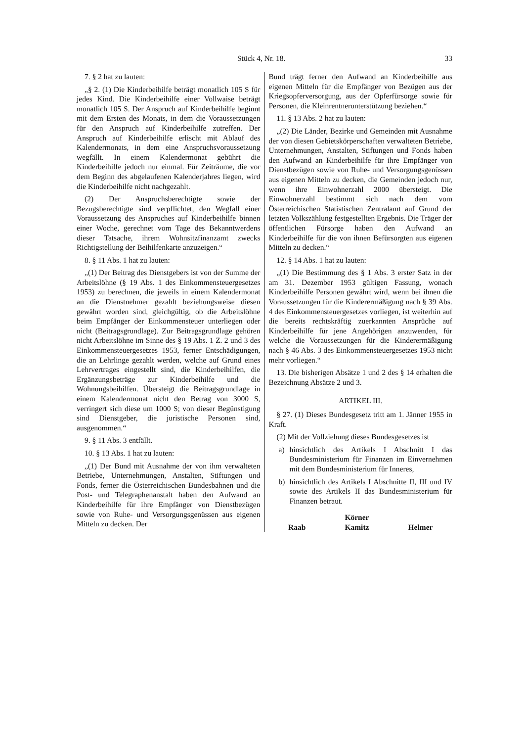Stück 4, Nr. 18. 33
7. § 2 hat zu lauten:
„§ 2. (1) Die Kinderbeihilfe beträgt monatlich 105 S für jedes Kind. Die Kinderbeihilfe einer Vollwaise beträgt monatlich 105 S. Der Anspruch auf Kinderbeihilfe beginnt mit dem Ersten des Monats, in dem die Voraussetzungen für den Anspruch auf Kinderbeihilfe zutreffen. Der Anspruch auf Kinderbeihilfe erlischt mit Ablauf des Kalendermonats, in dem eine Anspruchsvoraussetzung wegfällt. In einem Kalendermonat gebührt die Kinderbeihilfe jedoch nur einmal. Für Zeiträume, die vor dem Beginn des abgelaufenen Kalenderjahres liegen, wird die Kinderbeihilfe nicht nachgezahlt.
(2) Der Anspruchsberechtigte sowie der Bezugsberechtigte sind verpflichtet, den Wegfall einer Voraussetzung des Anspruches auf Kinderbeihilfe binnen einer Woche, gerechnet vom Tage des Bekanntwerdens dieser Tatsache, ihrem Wohnsitzfinanzamt zwecks Richtigstellung der Beihilfenkarte anzuzeigen.“
8. § 11 Abs. 1 hat zu lauten:
„(1) Der Beitrag des Dienstgebers ist von der Summe der Arbeitslöhne (§ 19 Abs. 1 des Einkommensteuergesetzes 1953) zu berechnen, die jeweils in einem Kalendermonat an die Dienstnehmer gezahlt beziehungsweise diesen gewährt worden sind, gleichgültig, ob die Arbeitslöhne beim Empfänger der Einkommensteuer unterliegen oder nicht (Beitragsgrundlage). Zur Beitragsgrundlage gehören nicht Arbeitslöhne im Sinne des § 19 Abs. 1 Z. 2 und 3 des Einkommensteuergesetzes 1953, ferner Entschädigungen, die an Lehrlinge gezahlt werden, welche auf Grund eines Lehrvertrages eingestellt sind, die Kinderbeihilfen, die Ergänzungsbeträge zur Kinderbeihilfe und die Wohnungsbeihilfen. Übersteigt die Beitragsgrundlage in einem Kalendermonat nicht den Betrag von 3000 S, verringert sich diese um 1000 S; von dieser Begünstigung sind Dienstgeber, die juristische Personen sind, ausgenommen.“
9. § 11 Abs. 3 entfällt.
10. § 13 Abs. 1 hat zu lauten:
„(1) Der Bund mit Ausnahme der von ihm verwalteten Betriebe, Unternehmungen, Anstalten, Stiftungen und Fonds, ferner die Österreichischen Bundesbahnen und die Post- und Telegraphenanstalt haben den Aufwand an Kinderbeihilfe für ihre Empfänger von Dienstbezügen sowie von Ruhe- und Versorgungsgenüssen aus eigenen Mitteln zu decken. Der
Bund trägt ferner den Aufwand an Kinderbeihilfe aus eigenen Mitteln für die Empfänger von Bezügen aus der Kriegsopferversorgung, aus der Opferfürsorge sowie für Personen, die Kleinrentnerunterstützung beziehen.“
11. § 13 Abs. 2 hat zu lauten:
„(2) Die Länder, Bezirke und Gemeinden mit Ausnahme der von diesen Gebietskörperschaften verwalteten Betriebe, Unternehmungen, Anstalten, Stiftungen und Fonds haben den Aufwand an Kinderbeihilfe für ihre Empfänger von Dienstbezügen sowie von Ruhe- und Versorgungsgenüssen aus eigenen Mitteln zu decken, die Gemeinden jedoch nur, wenn ihre Einwohnerzahl 2000 übersteigt. Die Einwohnerzahl bestimmt sich nach dem vom Österreichischen Statistischen Zentralamt auf Grund der letzten Volkszählung festgestellten Ergebnis. Die Träger der öffentlichen Fürsorge haben den Aufwand an Kinderbeihilfe für die von ihnen Befürsorgten aus eigenen Mitteln zu decken.“
12. § 14 Abs. 1 hat zu lauten:
„(1) Die Bestimmung des § 1 Abs. 3 erster Satz in der am 31. Dezember 1953 gültigen Fassung, wonach Kinderbeihilfe Personen gewährt wird, wenn bei ihnen die Voraussetzungen für die Kinderermäßigung nach § 39 Abs. 4 des Einkommensteuergesetzes vorliegen, ist weiterhin auf die bereits rechtskräftig zuerkannten Ansprüche auf Kinderbeihilfe für jene Angehörigen anzuwenden, für welche die Voraussetzungen für die Kinderermäßigung nach § 46 Abs. 3 des Einkommensteuergesetzes 1953 nicht mehr vorliegen.“
13. Die bisherigen Absätze 1 und 2 des § 14 erhalten die Bezeichnung Absätze 2 und 3.
ARTIKEL III.
§ 27. (1) Dieses Bundesgesetz tritt am 1. Jänner 1955 in Kraft.
(2) Mit der Vollziehung dieses Bundesgesetzes ist
a) hinsichtlich des Artikels I Abschnitt I das Bundesministerium für Finanzen im Einvernehmen mit dem Bundesministerium für Inneres,
b) hinsichtlich des Artikels I Abschnitte II, III und IV sowie des Artikels II das Bundesministerium für Finanzen betraut.
Raab Körner
Kamitz Helmer